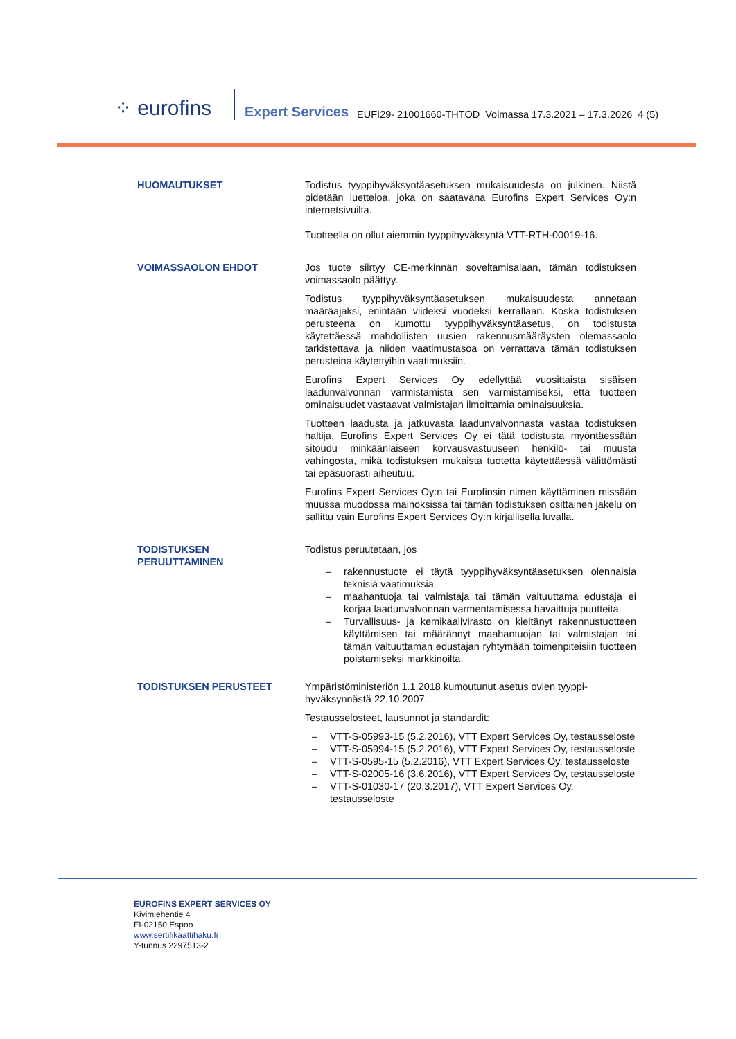⁘ eurofins
Expert Services EUFI29- 21001660-THTOD Voimassa 17.3.2021 – 17.3.2026 4 (5)
HUOMAUTUKSET Todistus tyyppihyväksyntäasetuksen mukaisuudesta on julkinen. Niistä pidetään luetteloa, joka on saatavana Eurofins Expert Services Oy:n internetsivuilta.
Tuotteella on ollut aiemmin tyyppihyväksyntä VTT-RTH-00019-16.
VOIMASSAOLON EHDOT Jos tuote siirtyy CE-merkinnän soveltamisalaan, tämän todistuksen voimassaolo päättyy.
Todistus tyyppihyväksyntäasetuksen mukaisuudesta annetaan määräajaksi, enintään viideksi vuodeksi kerrallaan. Koska todistuksen perusteena on kumottu tyyppihyväksyntäasetus, on todistusta käytettäessä mahdollisten uusien rakennusmääräysten olemassaolo tarkistettava ja niiden vaatimustasoa on verrattava tämän todistuksen perusteina käytettyihin vaatimuksiin.
Eurofins Expert Services Oy edellyttää vuosittaista sisäisen laadunvalvonnan varmistamista sen varmistamiseksi, että tuotteen ominaisuudet vastaavat valmistajan ilmoittamia ominaisuuksia.
Tuotteen laadusta ja jatkuvasta laadunvalvonnasta vastaa todistuksen haltija. Eurofins Expert Services Oy ei tätä todistusta myöntäessään sitoudu minkäänlaiseen korvausvastuuseen henkilö- tai muusta vahingosta, mikä todistuksen mukaista tuotetta käytettäessä välittömästi tai epäsuorasti aiheutuu.
Eurofins Expert Services Oy:n tai Eurofinsin nimen käyttäminen missään muussa muodossa mainoksissa tai tämän todistuksen osittainen jakelu on sallittu vain Eurofins Expert Services Oy:n kirjallisella luvalla.
TODISTUKSEN
PERUUTTAMINEN
Todistus peruutetaan, jos
– rakennustuote ei täytä tyyppihyväksyntäasetuksen olennaisia teknisiä vaatimuksia.
– maahantuoja tai valmistaja tai tämän valtuuttama edustaja ei korjaa laadunvalvonnan varmentamisessa havaittuja puutteita.
– Turvallisuus- ja kemikaalivirasto on kieltänyt rakennustuotteen käyttämisen tai määrännyt maahantuojan tai valmistajan tai tämän valtuuttaman edustajan ryhtymään toimenpiteisiin tuotteen poistamiseksi markkinoilta.
TODISTUKSEN PERUSTEET Ympäristöministeriön 1.1.2018 kumoutunut asetus ovien tyyppi-hyväksynnästä 22.10.2007.
Testausselosteet, lausunnot ja standardit:
– VTT-S-05993-15 (5.2.2016), VTT Expert Services Oy, testausseloste
– VTT-S-05994-15 (5.2.2016), VTT Expert Services Oy, testausseloste
– VTT-S-0595-15 (5.2.2016), VTT Expert Services Oy, testausseloste
– VTT-S-02005-16 (3.6.2016), VTT Expert Services Oy, testausseloste
– VTT-S-01030-17 (20.3.2017), VTT Expert Services Oy, testausseloste
EUROFINS EXPERT SERVICES OY
Kivimiehentie 4
FI-02150 Espoo
www.sertifikaattihaku.fi
Y-tunnus 2297513-2